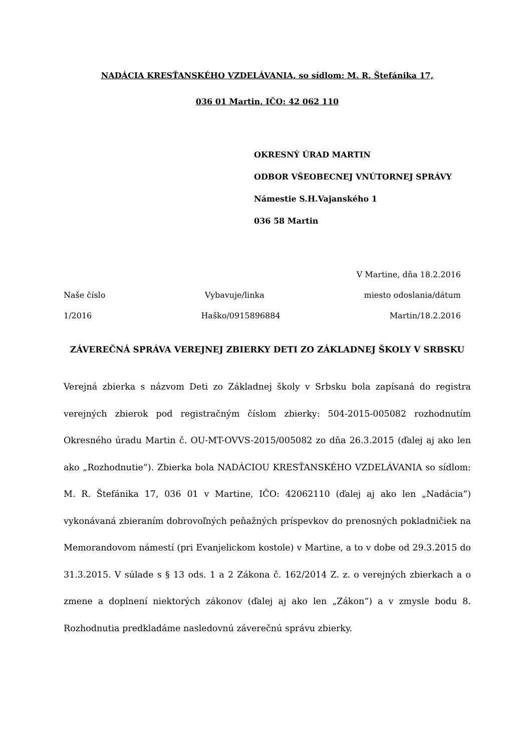NADÁCIA KRESŤANSKÉHO VZDELÁVANIA, so sídlom: M. R. Štefánika 17,
036 01 Martin, IČO: 42 062 110
OKRESNÝ ÚRAD MARTIN
ODBOR VŠEOBECNEJ VNÚTORNEJ SPRÁVY
Námestie S.H.Vajanského 1
036 58 Martin
V Martine, dňa 18.2.2016
Naše číslo Vybavuje/linka miesto odoslania/dátum
1/2016 Haško/0915896884 Martin/18.2.2016
ZÁVEREČNÁ SPRÁVA VEREJNEJ ZBIERKY DETI ZO ZÁKLADNEJ ŠKOLY V SRBSKU
Verejná zbierka s názvom Deti zo Základnej školy v Srbsku bola zapísaná do registra verejných zbierok pod registračným číslom zbierky: 504-2015-005082 rozhodnutím Okresného úradu Martin č. OU-MT-OVVS-2015/005082 zo dňa 26.3.2015 (ďalej aj ako len ako „Rozhodnutie“). Zbierka bola NADÁCIOU KRESŤANSKÉHO VZDELÁVANIA so sídlom: M. R. Štefánika 17, 036 01 v Martine, IČO: 42062110 (ďalej aj ako len „Nadácia“) vykonávaná zbieraním dobrovoľných peňažných príspevkov do prenosných pokladničiek na Memorandovom námestí (pri Evanjelickom kostole) v Martine, a to v dobe od 29.3.2015 do 31.3.2015. V súlade s § 13 ods. 1 a 2 Zákona č. 162/2014 Z. z. o verejných zbierkach a o zmene a doplnení niektorých zákonov (ďalej aj ako len „Zákon“) a v zmysle bodu 8. Rozhodnutia predkladáme nasledovnú záverečnú správu zbierky.